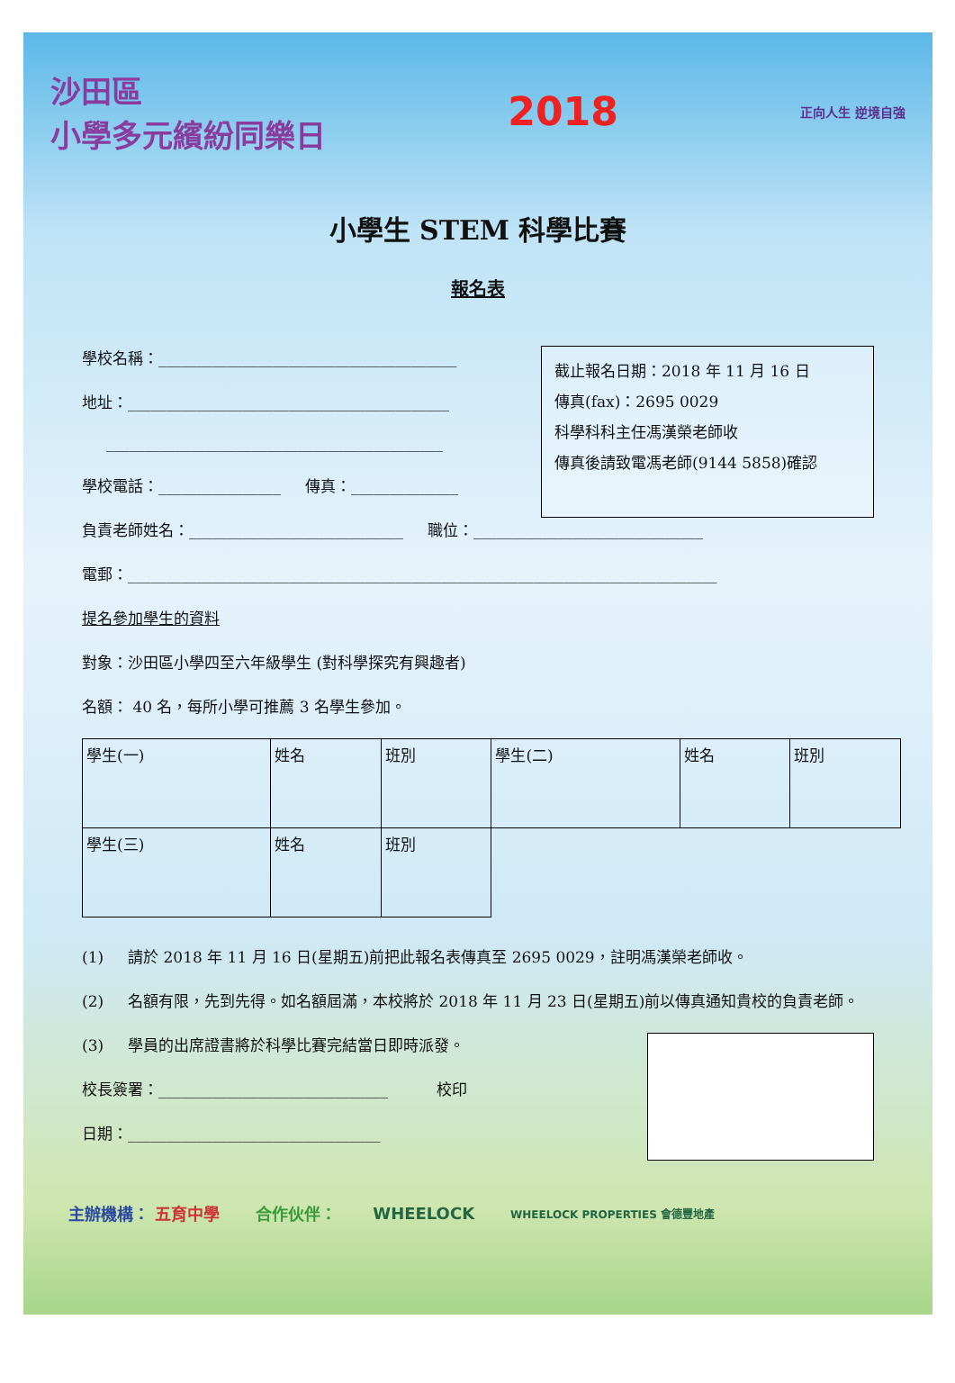沙田區
小學多元繽紛同樂日
2018
正向人生 逆境自強
小學生 STEM 科學比賽
報名表
學校名稱：_______________________________________
地址：__________________________________________
____________________________________________
學校電話：________________ 傳真：______________
截止報名日期：2018 年 11 月 16 日
傳真(fax)：2695 0029
科學科科主任馮漢榮老師收
傳真後請致電馮老師(9144 5858)確認
負責老師姓名：____________________________ 職位：______________________________
電郵：_____________________________________________________________________________
提名參加學生的資料
對象：沙田區小學四至六年級學生 (對科學探究有興趣者)
名額： 40 名，每所小學可推薦 3 名學生參加。
| 學生(一) | 姓名 | 班別 | 學生(二) | 姓名 | 班別 |
| 學生(三) | 姓名 | 班別 | | | |
(1) 請於 2018 年 11 月 16 日(星期五)前把此報名表傳真至 2695 0029，註明馮漢榮老師收。
(2) 名額有限，先到先得。如名額屆滿，本校將於 2018 年 11 月 23 日(星期五)前以傳真通知貴校的負責老師。
(3) 學員的出席證書將於科學比賽完結當日即時派發。
校長簽署：______________________________ 校印
日期：_________________________________
主辦機構： 五育中學 合作伙伴： WHEELOCK WHEELOCK PROPERTIES 會德豐地產